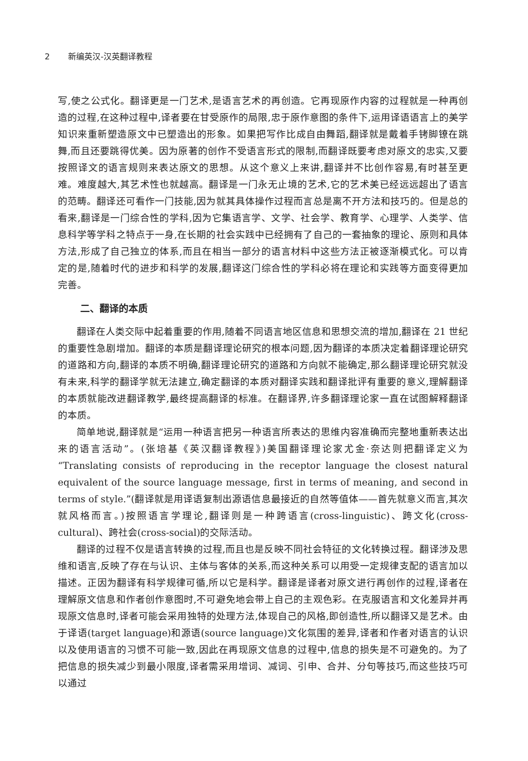2 新编英汉-汉英翻译教程
写,使之公式化。翻译更是一门艺术,是语言艺术的再创造。它再现原作内容的过程就是一种再创造的过程,在这种过程中,译者要在甘受原作的局限,忠于原作意图的条件下,运用译语语言上的美学知识来重新塑造原文中已塑造出的形象。如果把写作比成自由舞蹈,翻译就是戴着手铐脚镣在跳舞,而且还要跳得优美。因为原著的创作不受语言形式的限制,而翻译既要考虑对原文的忠实,又要按照译文的语言规则来表达原文的思想。从这个意义上来讲,翻译并不比创作容易,有时甚至更难。难度越大,其艺术性也就越高。翻译是一门永无止境的艺术,它的艺术美已经远远超出了语言的范畴。翻译还可看作一门技能,因为就其具体操作过程而言总是离不开方法和技巧的。但是总的看来,翻译是一门综合性的学科,因为它集语言学、文学、社会学、教育学、心理学、人类学、信息科学等学科之特点于一身,在长期的社会实践中已经拥有了自己的一套抽象的理论、原则和具体方法,形成了自己独立的体系,而且在相当一部分的语言材料中这些方法正被逐渐模式化。可以肯定的是,随着时代的进步和科学的发展,翻译这门综合性的学科必将在理论和实践等方面变得更加完善。
二、翻译的本质
翻译在人类交际中起着重要的作用,随着不同语言地区信息和思想交流的增加,翻译在 21 世纪的重要性急剧增加。翻译的本质是翻译理论研究的根本问题,因为翻译的本质决定着翻译理论研究的道路和方向,翻译的本质不明确,翻译理论研究的道路和方向就不能确定,那么翻译理论研究就没有未来,科学的翻译学就无法建立,确定翻译的本质对翻译实践和翻译批评有重要的意义,理解翻译的本质就能改进翻译教学,最终提高翻译的标准。在翻译界,许多翻译理论家一直在试图解释翻译的本质。
简单地说,翻译就是“运用一种语言把另一种语言所表达的思维内容准确而完整地重新表达出来的语言活动”。(张培基《英汉翻译教程》)美国翻译理论家尤金·奈达则把翻译定义为“Translating consists of reproducing in the receptor language the closest natural equivalent of the source language message, first in terms of meaning, and second in terms of style.”(翻译就是用译语复制出源语信息最接近的自然等值体——首先就意义而言,其次就风格而言。)按照语言学理论,翻译则是一种跨语言(cross-linguistic)、跨文化(cross-cultural)、跨社会(cross-social)的交际活动。
翻译的过程不仅是语言转换的过程,而且也是反映不同社会特征的文化转换过程。翻译涉及思维和语言,反映了存在与认识、主体与客体的关系,而这种关系可以用受一定规律支配的语言加以描述。正因为翻译有科学规律可循,所以它是科学。翻译是译者对原文进行再创作的过程,译者在理解原文信息和作者创作意图时,不可避免地会带上自己的主观色彩。在克服语言和文化差异并再现原文信息时,译者可能会采用独特的处理方法,体现自己的风格,即创造性,所以翻译又是艺术。由于译语(target language)和源语(source language)文化氛围的差异,译者和作者对语言的认识以及使用语言的习惯不可能一致,因此在再现原文信息的过程中,信息的损失是不可避免的。为了把信息的损失减少到最小限度,译者需采用增词、减词、引申、合并、分句等技巧,而这些技巧可以通过